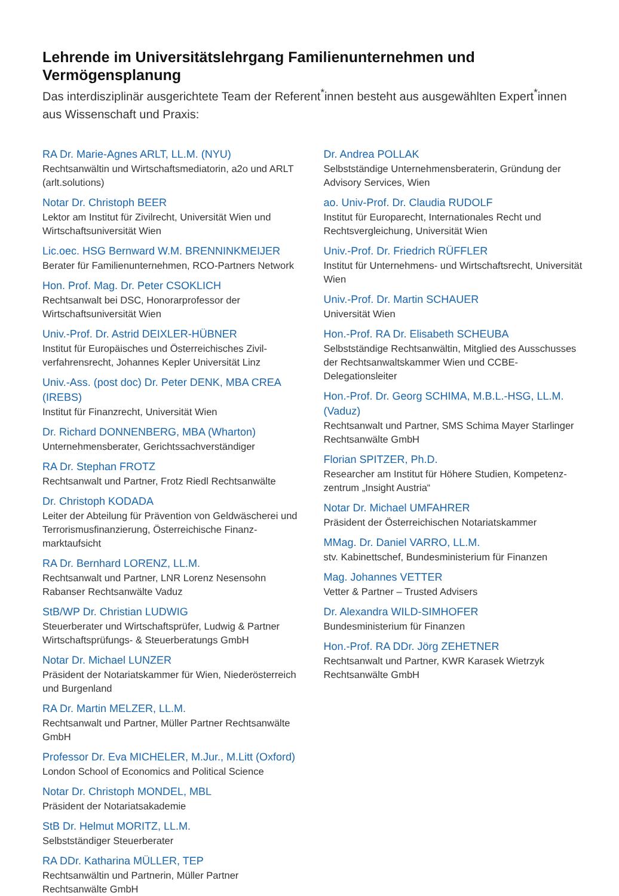Lehrende im Universitätslehrgang Familienunternehmen und Vermögensplanung
Das interdisziplinär ausgerichtete Team der Referent<sup>*</sup>innen besteht aus ausgewählten Expert<sup>*</sup>innen aus Wissenschaft und Praxis:
RA Dr. Marie-Agnes ARLT, LL.M. (NYU)
Rechtsanwältin und Wirtschaftsmediatorin, a2o und ARLT (arlt.solutions)
Notar Dr. Christoph BEER
Lektor am Institut für Zivilrecht, Universität Wien und Wirtschaftsuniversität Wien
Lic.oec. HSG Bernward W.M. BRENNINKMEIJER
Berater für Familienunternehmen, RCO-Partners Network
Hon. Prof. Mag. Dr. Peter CSOKLICH
Rechtsanwalt bei DSC, Honorarprofessor der Wirtschaftsuniversität Wien
Univ.-Prof. Dr. Astrid DEIXLER-HÜBNER
Institut für Europäisches und Österreichisches Zivil-verfahrensrecht, Johannes Kepler Universität Linz
Univ.-Ass. (post doc) Dr. Peter DENK, MBA CREA (IREBS)
Institut für Finanzrecht, Universität Wien
Dr. Richard DONNENBERG, MBA (Wharton)
Unternehmensberater, Gerichtssachverständiger
RA Dr. Stephan FROTZ
Rechtsanwalt und Partner, Frotz Riedl Rechtsanwälte
Dr. Christoph KODADA
Leiter der Abteilung für Prävention von Geldwäscherei und Terrorismusfinanzierung, Österreichische Finanz-marktaufsicht
RA Dr. Bernhard LORENZ, LL.M.
Rechtsanwalt und Partner, LNR Lorenz Nesensohn Rabanser Rechtsanwälte Vaduz
StB/WP Dr. Christian LUDWIG
Steuerberater und Wirtschaftsprüfer, Ludwig & Partner Wirtschaftsprüfungs- & Steuerberatungs GmbH
Notar Dr. Michael LUNZER
Präsident der Notariatskammer für Wien, Niederösterreich und Burgenland
RA Dr. Martin MELZER, LL.M.
Rechtsanwalt und Partner, Müller Partner Rechtsanwälte GmbH
Professor Dr. Eva MICHELER, M.Jur., M.Litt (Oxford)
London School of Economics and Political Science
Notar Dr. Christoph MONDEL, MBL
Präsident der Notariatsakademie
StB Dr. Helmut MORITZ, LL.M.
Selbstständiger Steuerberater
RA DDr. Katharina MÜLLER, TEP
Rechtsanwältin und Partnerin, Müller Partner Rechtsanwälte GmbH
Dr. Andrea POLLAK
Selbstständige Unternehmensberaterin, Gründung der Advisory Services, Wien
ao. Univ-Prof. Dr. Claudia RUDOLF
Institut für Europarecht, Internationales Recht und Rechtsvergleichung, Universität Wien
Univ.-Prof. Dr. Friedrich RÜFFLER
Institut für Unternehmens- und Wirtschaftsrecht, Universität Wien
Univ.-Prof. Dr. Martin SCHAUER
Universität Wien
Hon.-Prof. RA Dr. Elisabeth SCHEUBA
Selbstständige Rechtsanwältin, Mitglied des Ausschusses der Rechtsanwaltskammer Wien und CCBE-Delegationsleiter
Hon.-Prof. Dr. Georg SCHIMA, M.B.L.-HSG, LL.M. (Vaduz)
Rechtsanwalt und Partner, SMS Schima Mayer Starlinger Rechtsanwälte GmbH
Florian SPITZER, Ph.D.
Researcher am Institut für Höhere Studien, Kompetenz-zentrum „Insight Austria“
Notar Dr. Michael UMFAHRER
Präsident der Österreichischen Notariatskammer
MMag. Dr. Daniel VARRO, LL.M.
stv. Kabinettschef, Bundesministerium für Finanzen
Mag. Johannes VETTER
Vetter & Partner – Trusted Advisers
Dr. Alexandra WILD-SIMHOFER
Bundesministerium für Finanzen
Hon.-Prof. RA DDr. Jörg ZEHETNER
Rechtsanwalt und Partner, KWR Karasek Wietrzyk Rechtsanwälte GmbH